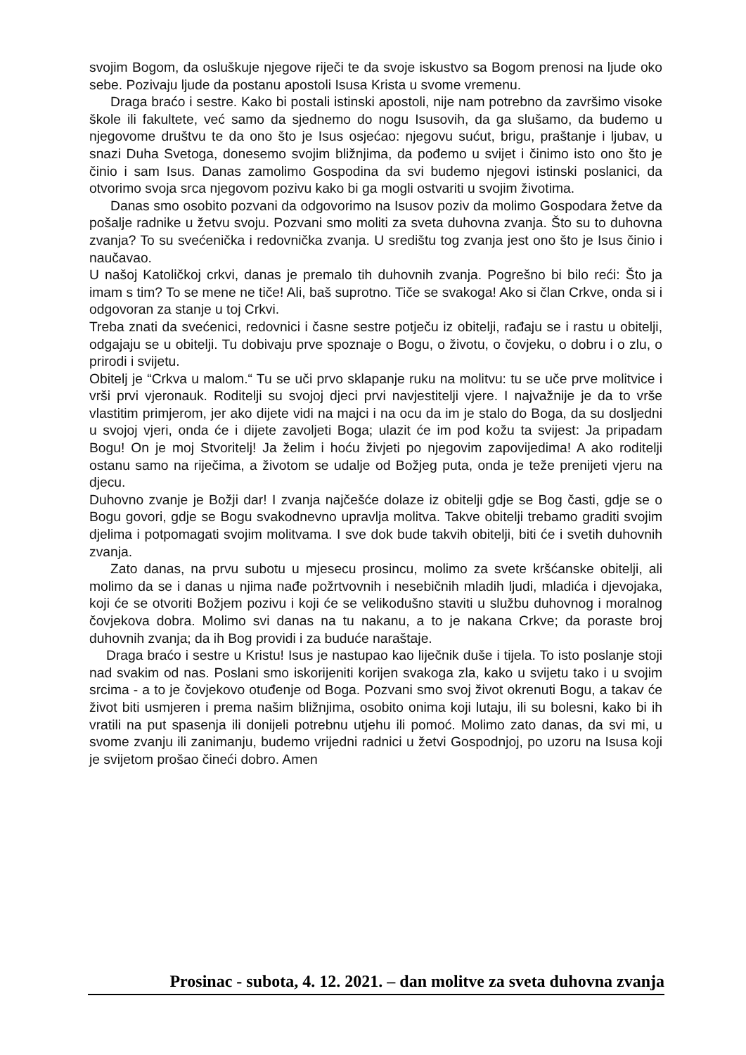svojim Bogom, da osluškuje njegove riječi te da svoje iskustvo sa Bogom prenosi na ljude oko sebe. Pozivaju ljude da postanu apostoli Isusa Krista u svome vremenu.
Draga braćo i sestre. Kako bi postali istinski apostoli, nije nam potrebno da završimo visoke škole ili fakultete, već samo da sjednemo do nogu Isusovih, da ga slušamo, da budemo u njegovome društvu te da ono što je Isus osjećao: njegovu sućut, brigu, praštanje i ljubav, u snazi Duha Svetoga, donesemo svojim bližnjima, da pođemo u svijet i činimo isto ono što je činio i sam Isus. Danas zamolimo Gospodina da svi budemo njegovi istinski poslanici, da otvorimo svoja srca njegovom pozivu kako bi ga mogli ostvariti u svojim životima.
Danas smo osobito pozvani da odgovorimo na Isusov poziv da molimo Gospodara žetve da pošalje radnike u žetvu svoju. Pozvani smo moliti za sveta duhovna zvanja. Što su to duhovna zvanja? To su svećenička i redovnička zvanja. U središtu tog zvanja jest ono što je Isus činio i naučavao.
U našoj Katoličkoj crkvi, danas je premalo tih duhovnih zvanja. Pogrešno bi bilo reći: Što ja imam s tim? To se mene ne tiče! Ali, baš suprotno. Tiče se svakoga! Ako si član Crkve, onda si i odgovoran za stanje u toj Crkvi.
Treba znati da svećenici, redovnici i časne sestre potječu iz obitelji, rađaju se i rastu u obitelji, odgajaju se u obitelji. Tu dobivaju prve spoznaje o Bogu, o životu, o čovjeku, o dobru i o zlu, o prirodi i svijetu.
Obitelj je “Crkva u malom.“ Tu se uči prvo sklapanje ruku na molitvu: tu se uče prve molitvice i vrši prvi vjeronauk. Roditelji su svojoj djeci prvi navjestitelji vjere. I najvažnije je da to vrše vlastitim primjerom, jer ako dijete vidi na majci i na ocu da im je stalo do Boga, da su dosljedni u svojoj vjeri, onda će i dijete zavoljeti Boga; ulazit će im pod kožu ta svijest: Ja pripadam Bogu! On je moj Stvoritelj! Ja želim i hoću živjeti po njegovim zapovijedima! A ako roditelji ostanu samo na riječima, a životom se udalje od Božjeg puta, onda je teže prenijeti vjeru na djecu.
Duhovno zvanje je Božji dar! I zvanja najčešće dolaze iz obitelji gdje se Bog časti, gdje se o Bogu govori, gdje se Bogu svakodnevno upravlja molitva. Takve obitelji trebamo graditi svojim djelima i potpomagati svojim molitvama. I sve dok bude takvih obitelji, biti će i svetih duhovnih zvanja.
Zato danas, na prvu subotu u mjesecu prosincu, molimo za svete kršćanske obitelji, ali molimo da se i danas u njima nađe požrtvovnih i nesebičnih mladih ljudi, mladića i djevojaka, koji će se otvoriti Božjem pozivu i koji će se velikodušno staviti u službu duhovnog i moralnog čovjekova dobra. Molimo svi danas na tu nakanu, a to je nakana Crkve; da poraste broj duhovnih zvanja; da ih Bog providi i za buduće naraštaje.
Draga braćo i sestre u Kristu! Isus je nastupao kao liječnik duše i tijela. To isto poslanje stoji nad svakim od nas. Poslani smo iskorijeniti korijen svakoga zla, kako u svijetu tako i u svojim srcima - a to je čovjekovo otuđenje od Boga. Pozvani smo svoj život okrenuti Bogu, a takav će život biti usmjeren i prema našim bližnjima, osobito onima koji lutaju, ili su bolesni, kako bi ih vratili na put spasenja ili donijeli potrebnu utjehu ili pomoć. Molimo zato danas, da svi mi, u svome zvanju ili zanimanju, budemo vrijedni radnici u žetvi Gospodnjoj, po uzoru na Isusa koji je svijetom prošao čineći dobro. Amen
Prosinac - subota, 4. 12. 2021. – dan molitve za sveta duhovna zvanja